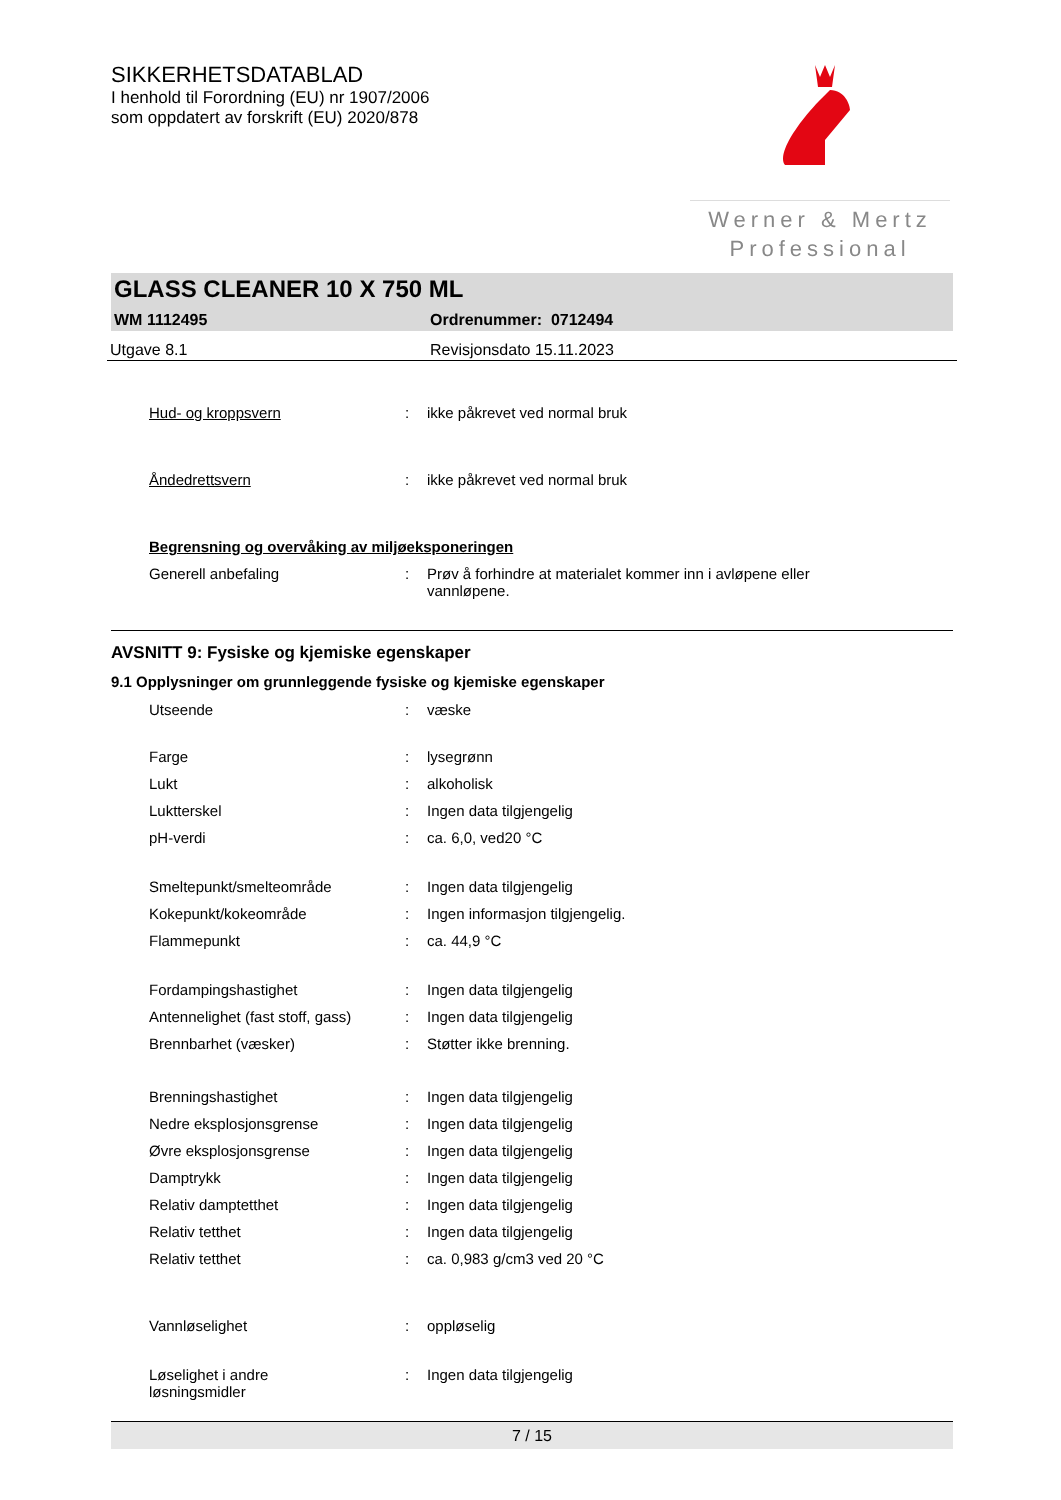Werner & Mertz
Professional
SIKKERHETSDATABLAD
I henhold til Forordning (EU) nr 1907/2006
som oppdatert av forskrift (EU) 2020/878
GLASS CLEANER 10 X 750 ML
WM 1112495 Ordrenummer: 0712494
Utgave 8.1 Revisjonsdato 15.11.2023
| Hud- og kroppsvern | : | ikke påkrevet ved normal bruk |
| Åndedrettsvern | : | ikke påkrevet ved normal bruk |
| Begrensning og overvåking av miljøeksponeringen | | |
| Generell anbefaling | : | Prøv å forhindre at materialet kommer inn i avløpene eller vannløpene. |
AVSNITT 9: Fysiske og kjemiske egenskaper
9.1 Opplysninger om grunnleggende fysiske og kjemiske egenskaper
| Utseende | : | væske |
| Farge | : | lysegrønn |
| Lukt | : | alkoholisk |
| Luktterskel | : | Ingen data tilgjengelig |
| pH-verdi | : | ca. 6,0, ved20 °C |
| Smeltepunkt/smelteområde | : | Ingen data tilgjengelig |
| Kokepunkt/kokeområde | : | Ingen informasjon tilgjengelig. |
| Flammepunkt | : | ca. 44,9 °C |
| Fordampingshastighet | : | Ingen data tilgjengelig |
| Antennelighet (fast stoff, gass) | : | Ingen data tilgjengelig |
| Brennbarhet (væsker) | : | Støtter ikke brenning. |
| Brenningshastighet | : | Ingen data tilgjengelig |
| Nedre eksplosjonsgrense | : | Ingen data tilgjengelig |
| Øvre eksplosjonsgrense | : | Ingen data tilgjengelig |
| Damptrykk | : | Ingen data tilgjengelig |
| Relativ damptetthet | : | Ingen data tilgjengelig |
| Relativ tetthet | : | Ingen data tilgjengelig |
| Relativ tetthet | : | ca. 0,983 g/cm3 ved 20 °C |
| Vannløselighet | : | oppløselig |
| Løselighet i andre løsningsmidler | : | Ingen data tilgjengelig |
7 / 15